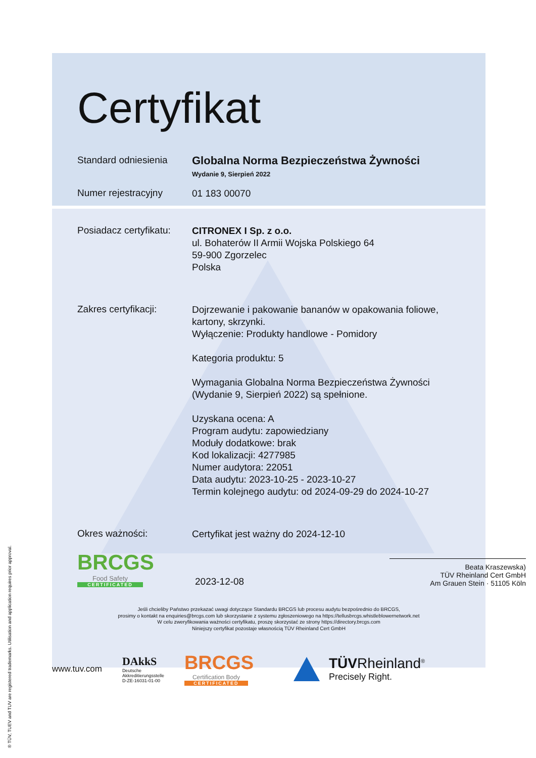® TÜV, TUEV and TUV are registered trademarks. Utilisation and application requires prior approval.
Certyfikat
Standard odniesienia
Globalna Norma Bezpieczeństwa Żywności
Wydanie 9, Sierpień 2022
Numer rejestracyjny
01 183 00070
Posiadacz certyfikatu:
CITRONEX I Sp. z o.o.
ul. Bohaterów II Armii Wojska Polskiego 64
59-900 Zgorzelec
Polska
Zakres certyfikacji:
Dojrzewanie i pakowanie bananów w opakowania foliowe,
kartony, skrzynki.
Wyłączenie: Produkty handlowe - Pomidory
Kategoria produktu: 5
Wymagania Globalna Norma Bezpieczeństwa Żywności
(Wydanie 9, Sierpień 2022) są spełnione.
Uzyskana ocena: A
Program audytu: zapowiedziany
Moduły dodatkowe: brak
Kod lokalizacji: 4277985
Numer audytora: 22051
Data audytu: 2023-10-25 - 2023-10-27
Termin kolejnego audytu: od 2024-09-29 do 2024-10-27
Okres ważności:
Certyfikat jest ważny do 2024-12-10
BRCGS
Food Safety
CERTIFICATED
2023-12-08
Beata Kraszewska)
TÜV Rheinland Cert GmbH
Am Grauen Stein · 51105 Köln
Jeśli chcieliby Państwo przekazać uwagi dotyczące Standardu BRCGS lub procesu audytu bezpośrednio do BRCGS,
prosimy o kontakt na enquiries@brcgs.com lub skorzystanie z systemu zgłoszeniowego na https://tellusbrcgs.whistleblowernetwork.net
W celu zweryfikowania ważności certyfikatu, proszę skorzystać ze strony https://directory.brcgs.com
Niniejszy certyfikat pozostaje własnością TÜV Rheinland Cert GmbH
www.tuv.com
DAkkS
Deutsche
Akkreditierungsstelle
D-ZE-16031-01-00
BRCGS
Certification Body
CERTIFICATED
TÜVRheinland<sup>®</sup>
Precisely Right.